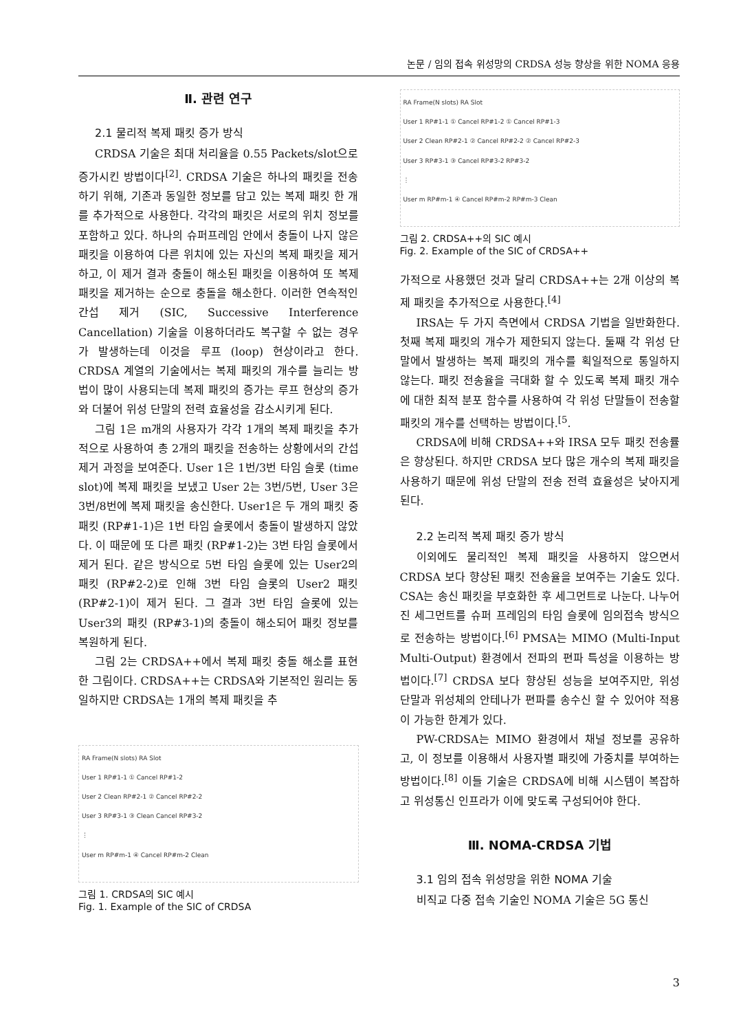논문 / 임의 접속 위성망의 CRDSA 성능 향상을 위한 NOMA 응용
Ⅱ. 관련 연구
2.1 물리적 복제 패킷 증가 방식
CRDSA 기술은 최대 처리율을 0.55 Packets/slot으로 증가시킨 방법이다<sup>[2]</sup>. CRDSA 기술은 하나의 패킷을 전송하기 위해, 기존과 동일한 정보를 담고 있는 복제 패킷 한 개를 추가적으로 사용한다. 각각의 패킷은 서로의 위치 정보를 포함하고 있다. 하나의 슈퍼프레임 안에서 충돌이 나지 않은 패킷을 이용하여 다른 위치에 있는 자신의 복제 패킷을 제거하고, 이 제거 결과 충돌이 해소된 패킷을 이용하여 또 복제 패킷을 제거하는 순으로 충돌을 해소한다. 이러한 연속적인 간섭 제거 (SIC, Successive Interference Cancellation) 기술을 이용하더라도 복구할 수 없는 경우가 발생하는데 이것을 루프 (loop) 현상이라고 한다. CRDSA 계열의 기술에서는 복제 패킷의 개수를 늘리는 방법이 많이 사용되는데 복제 패킷의 증가는 루프 현상의 증가와 더불어 위성 단말의 전력 효율성을 감소시키게 된다.
그림 1은 m개의 사용자가 각각 1개의 복제 패킷을 추가적으로 사용하여 총 2개의 패킷을 전송하는 상황에서의 간섭 제거 과정을 보여준다. User 1은 1번/3번 타임 슬롯 (time slot)에 복제 패킷을 보냈고 User 2는 3번/5번, User 3은 3번/8번에 복제 패킷을 송신한다. User1은 두 개의 패킷 중 패킷 (RP#1-1)은 1번 타임 슬롯에서 충돌이 발생하지 않았다. 이 때문에 또 다른 패킷 (RP#1-2)는 3번 타임 슬롯에서 제거 된다. 같은 방식으로 5번 타임 슬롯에 있는 User2의 패킷 (RP#2-2)로 인해 3번 타임 슬롯의 User2 패킷 (RP#2-1)이 제거 된다. 그 결과 3번 타임 슬롯에 있는 User3의 패킷 (RP#3-1)의 충돌이 해소되어 패킷 정보를 복원하게 된다.
그림 2는 CRDSA++에서 복제 패킷 충돌 해소를 표현한 그림이다. CRDSA++는 CRDSA와 기본적인 원리는 동일하지만 CRDSA는 1개의 복제 패킷을 추
RA Frame(N slots) RA Slot
User 1 RP#1-1 ① Cancel RP#1-2
User 2 Clean RP#2-1 ② Cancel RP#2-2
User 3 RP#3-1 ③ Clean Cancel RP#3-2
⋮
User m RP#m-1 ④ Cancel RP#m-2 Clean
그림 1. CRDSA의 SIC 예시
Fig. 1. Example of the SIC of CRDSA
RA Frame(N slots) RA Slot
User 1 RP#1-1 ① Cancel RP#1-2 ① Cancel RP#1-3
User 2 Clean RP#2-1 ② Cancel RP#2-2 ② Cancel RP#2-3
User 3 RP#3-1 ③ Cancel RP#3-2 RP#3-2
⋮
User m RP#m-1 ④ Cancel RP#m-2 RP#m-3 Clean
그림 2. CRDSA++의 SIC 예시
Fig. 2. Example of the SIC of CRDSA++
가적으로 사용했던 것과 달리 CRDSA++는 2개 이상의 복제 패킷을 추가적으로 사용한다.<sup>[4]</sup>
IRSA는 두 가지 측면에서 CRDSA 기법을 일반화한다. 첫째 복제 패킷의 개수가 제한되지 않는다. 둘째 각 위성 단말에서 발생하는 복제 패킷의 개수를 획일적으로 통일하지 않는다. 패킷 전송율을 극대화 할 수 있도록 복제 패킷 개수에 대한 최적 분포 함수를 사용하여 각 위성 단말들이 전송할 패킷의 개수를 선택하는 방법이다.<sup>[5</sup>.
CRDSA에 비해 CRDSA++와 IRSA 모두 패킷 전송률은 향상된다. 하지만 CRDSA 보다 많은 개수의 복제 패킷을 사용하기 때문에 위성 단말의 전송 전력 효율성은 낮아지게 된다.
2.2 논리적 복제 패킷 증가 방식
이외에도 물리적인 복제 패킷을 사용하지 않으면서 CRDSA 보다 향상된 패킷 전송율을 보여주는 기술도 있다. CSA는 송신 패킷을 부호화한 후 세그먼트로 나눈다. 나누어진 세그먼트를 슈퍼 프레임의 타임 슬롯에 임의접속 방식으로 전송하는 방법이다.<sup>[6]</sup> PMSA는 MIMO (Multi-Input Multi-Output) 환경에서 전파의 편파 특성을 이용하는 방법이다.<sup>[7]</sup> CRDSA 보다 향상된 성능을 보여주지만, 위성 단말과 위성체의 안테나가 편파를 송수신 할 수 있어야 적용이 가능한 한계가 있다.
PW-CRDSA는 MIMO 환경에서 채널 정보를 공유하고, 이 정보를 이용해서 사용자별 패킷에 가중치를 부여하는 방법이다.<sup>[8]</sup> 이들 기술은 CRDSA에 비해 시스템이 복잡하고 위성통신 인프라가 이에 맞도록 구성되어야 한다.
Ⅲ. NOMA-CRDSA 기법
3.1 임의 접속 위성망을 위한 NOMA 기술
비직교 다중 접속 기술인 NOMA 기술은 5G 통신
3